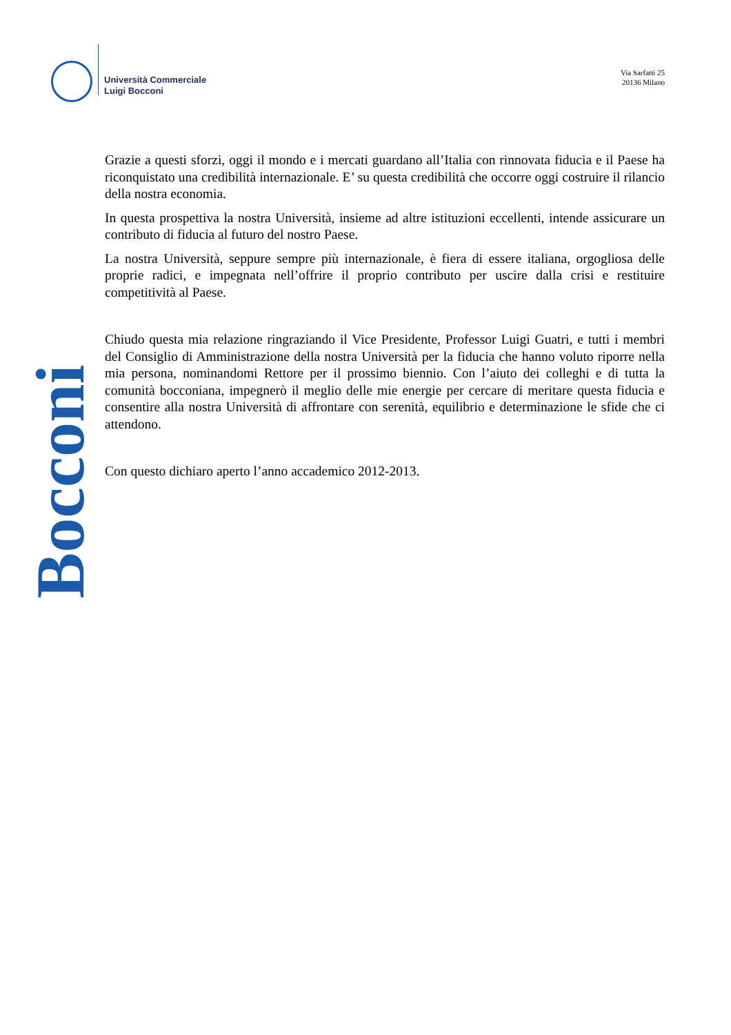Università Commerciale
Luigi Bocconi
Via Sarfatti 25
20136 Milano
Bocconi
Grazie a questi sforzi, oggi il mondo e i mercati guardano all’Italia con rinnovata fiducia e il Paese ha riconquistato una credibilità internazionale. E’ su questa credibilità che occorre oggi costruire il rilancio della nostra economia.
In questa prospettiva la nostra Università, insieme ad altre istituzioni eccellenti, intende assicurare un contributo di fiducia al futuro del nostro Paese.
La nostra Università, seppure sempre più internazionale, è fiera di essere italiana, orgogliosa delle proprie radici, e impegnata nell’offrire il proprio contributo per uscire dalla crisi e restituire competitività al Paese.
Chiudo questa mia relazione ringraziando il Vice Presidente, Professor Luigi Guatri, e tutti i membri del Consiglio di Amministrazione della nostra Università per la fiducia che hanno voluto riporre nella mia persona, nominandomi Rettore per il prossimo biennio. Con l’aiuto dei colleghi e di tutta la comunità bocconiana, impegnerò il meglio delle mie energie per cercare di meritare questa fiducia e consentire alla nostra Università di affrontare con serenità, equilibrio e determinazione le sfide che ci attendono.
Con questo dichiaro aperto l’anno accademico 2012-2013.